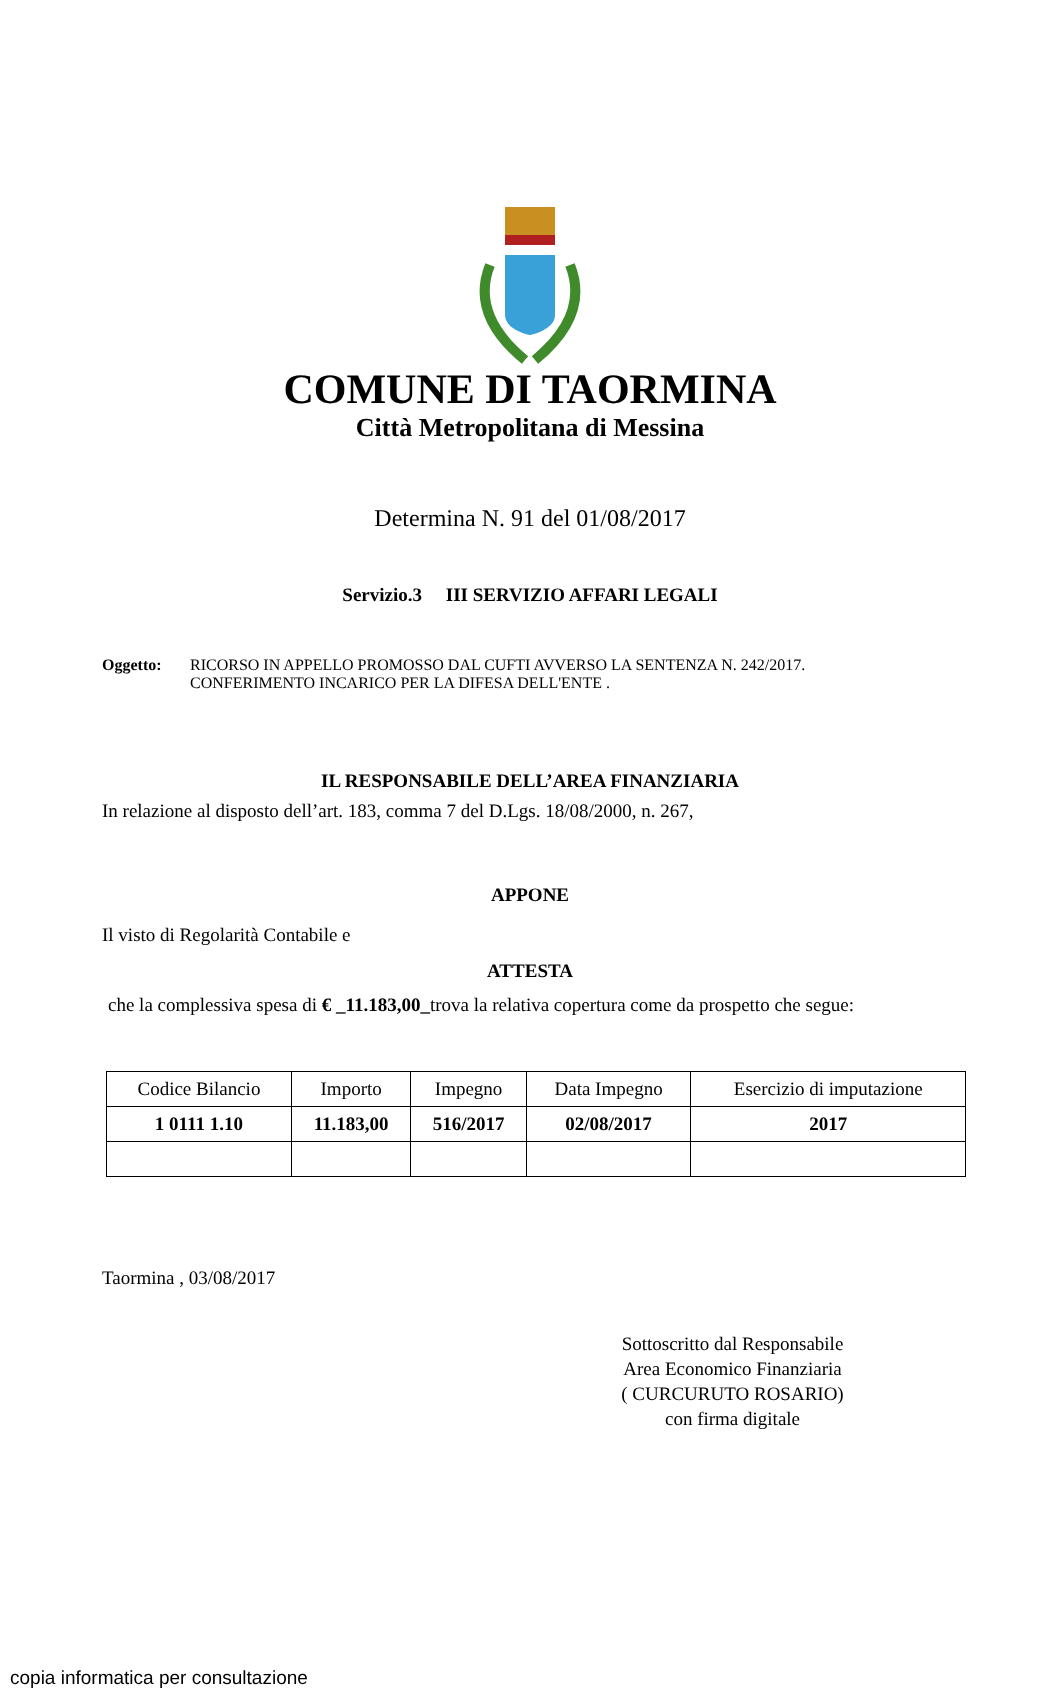COMUNE DI TAORMINA
Città Metropolitana di Messina
Determina N. 91 del 01/08/2017
Servizio.3 III SERVIZIO AFFARI LEGALI
Oggetto: RICORSO IN APPELLO PROMOSSO DAL CUFTI AVVERSO LA SENTENZA N. 242/2017.
CONFERIMENTO INCARICO PER LA DIFESA DELL'ENTE .
IL RESPONSABILE DELL’AREA FINANZIARIA
In relazione al disposto dell’art. 183, comma 7 del D.Lgs. 18/08/2000, n. 267,
APPONE
Il visto di Regolarità Contabile e
ATTESTA
che la complessiva spesa di € _11.183,00_trova la relativa copertura come da prospetto che segue:
| Codice Bilancio | Importo | Impegno | Data Impegno | Esercizio di imputazione |
| --- | --- | --- | --- | --- |
| 1 0111 1.10 | 11.183,00 | 516/2017 | 02/08/2017 | 2017 |
Taormina , 03/08/2017
Sottoscritto dal Responsabile
Area Economico Finanziaria
( CURCURUTO ROSARIO)
con firma digitale
copia informatica per consultazione